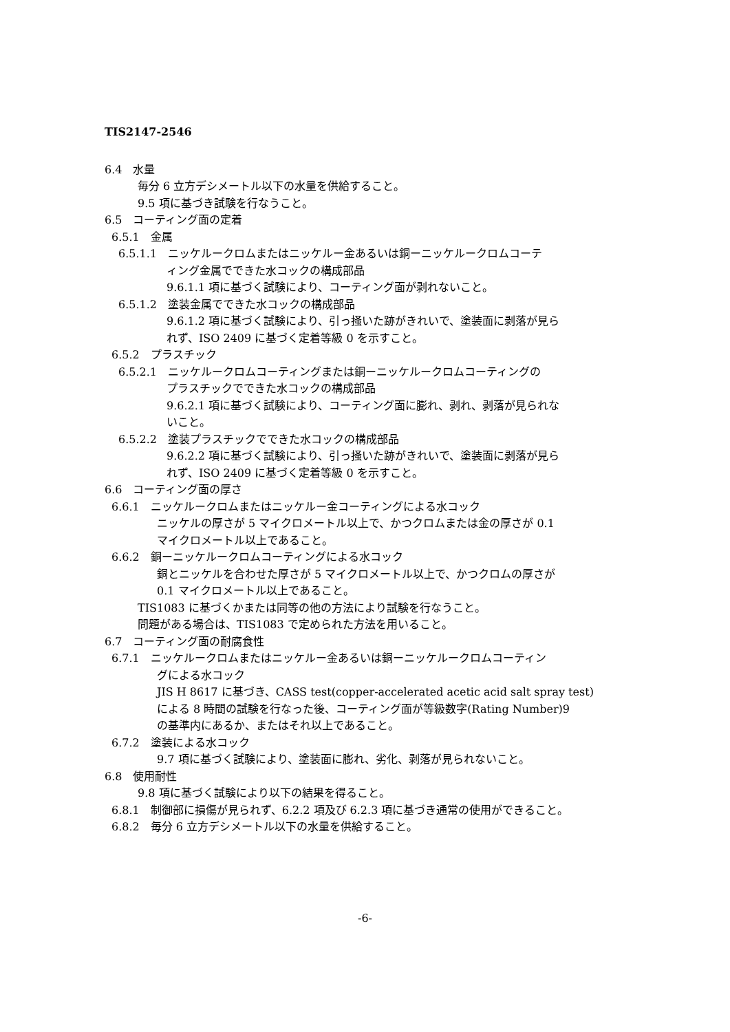TIS2147-2546
6.4　水量
毎分 6 立方デシメートル以下の水量を供給すること。
9.5 項に基づき試験を行なうこと。
6.5　コーティング面の定着
6.5.1　金属
6.5.1.1　ニッケルークロムまたはニッケルー金あるいは銅ーニッケルークロムコーテ
ィング金属でできた水コックの構成部品
9.6.1.1 項に基づく試験により、コーティング面が剥れないこと。
6.5.1.2　塗装金属でできた水コックの構成部品
9.6.1.2 項に基づく試験により、引っ掻いた跡がきれいで、塗装面に剥落が見ら
れず、ISO 2409 に基づく定着等級 0 を示すこと。
6.5.2　プラスチック
6.5.2.1　ニッケルークロムコーティングまたは銅ーニッケルークロムコーティングの
プラスチックでできた水コックの構成部品
9.6.2.1 項に基づく試験により、コーティング面に膨れ、剥れ、剥落が見られな
いこと。
6.5.2.2　塗装プラスチックでできた水コックの構成部品
9.6.2.2 項に基づく試験により、引っ掻いた跡がきれいで、塗装面に剥落が見ら
れず、ISO 2409 に基づく定着等級 0 を示すこと。
6.6　コーティング面の厚さ
6.6.1　ニッケルークロムまたはニッケルー金コーティングによる水コック
ニッケルの厚さが 5 マイクロメートル以上で、かつクロムまたは金の厚さが 0.1
マイクロメートル以上であること。
6.6.2　銅ーニッケルークロムコーティングによる水コック
銅とニッケルを合わせた厚さが 5 マイクロメートル以上で、かつクロムの厚さが
0.1 マイクロメートル以上であること。
TIS1083 に基づくかまたは同等の他の方法により試験を行なうこと。
問題がある場合は、TIS1083 で定められた方法を用いること。
6.7　コーティング面の耐腐食性
6.7.1　ニッケルークロムまたはニッケルー金あるいは銅ーニッケルークロムコーティン
グによる水コック
JIS H 8617 に基づき、CASS test(copper-accelerated acetic acid salt spray test)
による 8 時間の試験を行なった後、コーティング面が等級数字(Rating Number)9
の基準内にあるか、またはそれ以上であること。
6.7.2　塗装による水コック
9.7 項に基づく試験により、塗装面に膨れ、劣化、剥落が見られないこと。
6.8　使用耐性
9.8 項に基づく試験により以下の結果を得ること。
6.8.1　制御部に損傷が見られず、6.2.2 項及び 6.2.3 項に基づき通常の使用ができること。
6.8.2　毎分 6 立方デシメートル以下の水量を供給すること。
-6-